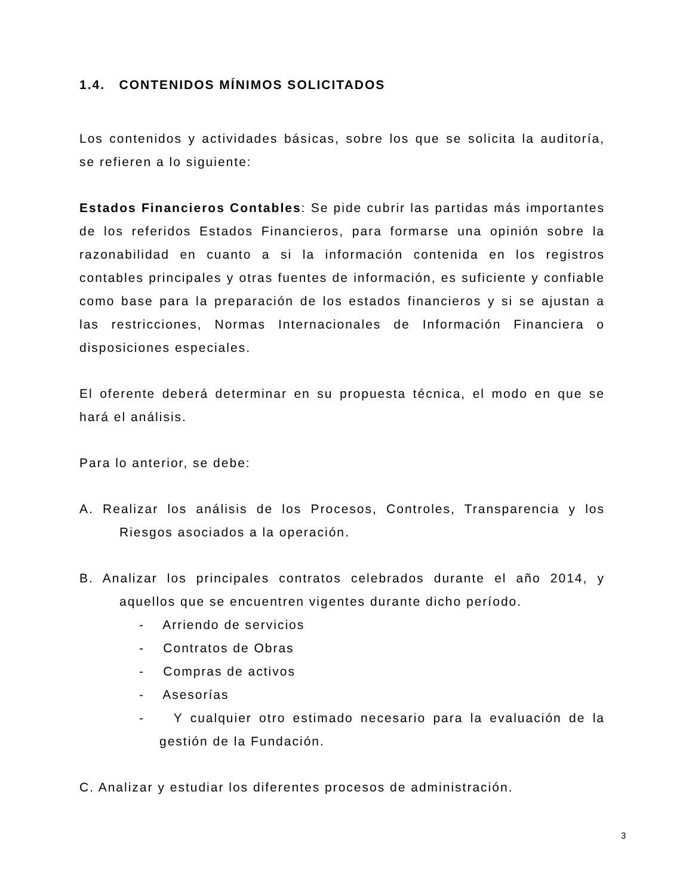1.4. CONTENIDOS MÍNIMOS SOLICITADOS
Los contenidos y actividades básicas, sobre los que se solicita la auditoría, se refieren a lo siguiente:
Estados Financieros Contables: Se pide cubrir las partidas más importantes de los referidos Estados Financieros, para formarse una opinión sobre la razonabilidad en cuanto a si la información contenida en los registros contables principales y otras fuentes de información, es suficiente y confiable como base para la preparación de los estados financieros y si se ajustan a las restricciones, Normas Internacionales de Información Financiera o disposiciones especiales.
El oferente deberá determinar en su propuesta técnica, el modo en que se hará el análisis.
Para lo anterior, se debe:
A. Realizar los análisis de los Procesos, Controles, Transparencia y los Riesgos asociados a la operación.
B. Analizar los principales contratos celebrados durante el año 2014, y aquellos que se encuentren vigentes durante dicho período.
- Arriendo de servicios
- Contratos de Obras
- Compras de activos
- Asesorías
- Y cualquier otro estimado necesario para la evaluación de la gestión de la Fundación.
C. Analizar y estudiar los diferentes procesos de administración.
3